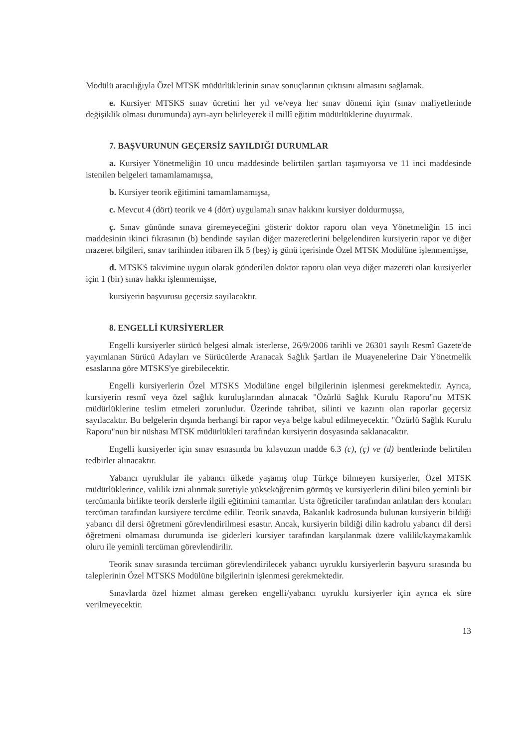Modülü aracılığıyla Özel MTSK müdürlüklerinin sınav sonuçlarının çıktısını almasını sağlamak.
e. Kursiyer MTSKS sınav ücretini her yıl ve/veya her sınav dönemi için (sınav maliyetlerinde değişiklik olması durumunda) ayrı-ayrı belirleyerek il millî eğitim müdürlüklerine duyurmak.
7. BAŞVURUNUN GEÇERSİZ SAYILDIĞI DURUMLAR
a. Kursiyer Yönetmeliğin 10 uncu maddesinde belirtilen şartları taşımıyorsa ve 11 inci maddesinde istenilen belgeleri tamamlamamışsa,
b. Kursiyer teorik eğitimini tamamlamamışsa,
c. Mevcut 4 (dört) teorik ve 4 (dört) uygulamalı sınav hakkını kursiyer doldurmuşsa,
ç. Sınav gününde sınava giremeyeceğini gösterir doktor raporu olan veya Yönetmeliğin 15 inci maddesinin ikinci fıkrasının (b) bendinde sayılan diğer mazeretlerini belgelendiren kursiyerin rapor ve diğer mazeret bilgileri, sınav tarihinden itibaren ilk 5 (beş) iş günü içerisinde Özel MTSK Modülüne işlenmemişse,
d. MTSKS takvimine uygun olarak gönderilen doktor raporu olan veya diğer mazereti olan kursiyerler için 1 (bir) sınav hakkı işlenmemişse,
kursiyerin başvurusu geçersiz sayılacaktır.
8. ENGELLİ KURSİYERLER
Engelli kursiyerler sürücü belgesi almak isterlerse, 26/9/2006 tarihli ve 26301 sayılı Resmî Gazete'de yayımlanan Sürücü Adayları ve Sürücülerde Aranacak Sağlık Şartları ile Muayenelerine Dair Yönetmelik esaslarına göre MTSKS'ye girebilecektir.
Engelli kursiyerlerin Özel MTSKS Modülüne engel bilgilerinin işlenmesi gerekmektedir. Ayrıca, kursiyerin resmî veya özel sağlık kuruluşlarından alınacak "Özürlü Sağlık Kurulu Raporu"nu MTSK müdürlüklerine teslim etmeleri zorunludur. Üzerinde tahribat, silinti ve kazıntı olan raporlar geçersiz sayılacaktır. Bu belgelerin dışında herhangi bir rapor veya belge kabul edilmeyecektir. "Özürlü Sağlık Kurulu Raporu"nun bir nüshası MTSK müdürlükleri tarafından kursiyerin dosyasında saklanacaktır.
Engelli kursiyerler için sınav esnasında bu kılavuzun madde 6.3 (c), (ç) ve (d) bentlerinde belirtilen tedbirler alınacaktır.
Yabancı uyruklular ile yabancı ülkede yaşamış olup Türkçe bilmeyen kursiyerler, Özel MTSK müdürlüklerince, valilik izni alınmak suretiyle yükseköğrenim görmüş ve kursiyerlerin dilini bilen yeminli bir tercümanla birlikte teorik derslerle ilgili eğitimini tamamlar. Usta öğreticiler tarafından anlatılan ders konuları tercüman tarafından kursiyere tercüme edilir. Teorik sınavda, Bakanlık kadrosunda bulunan kursiyerin bildiği yabancı dil dersi öğretmeni görevlendirilmesi esastır. Ancak, kursiyerin bildiği dilin kadrolu yabancı dil dersi öğretmeni olmaması durumunda ise giderleri kursiyer tarafından karşılanmak üzere valilik/kaymakamlık oluru ile yeminli tercüman görevlendirilir.
Teorik sınav sırasında tercüman görevlendirilecek yabancı uyruklu kursiyerlerin başvuru sırasında bu taleplerinin Özel MTSKS Modülüne bilgilerinin işlenmesi gerekmektedir.
Sınavlarda özel hizmet alması gereken engelli/yabancı uyruklu kursiyerler için ayrıca ek süre verilmeyecektir.
13